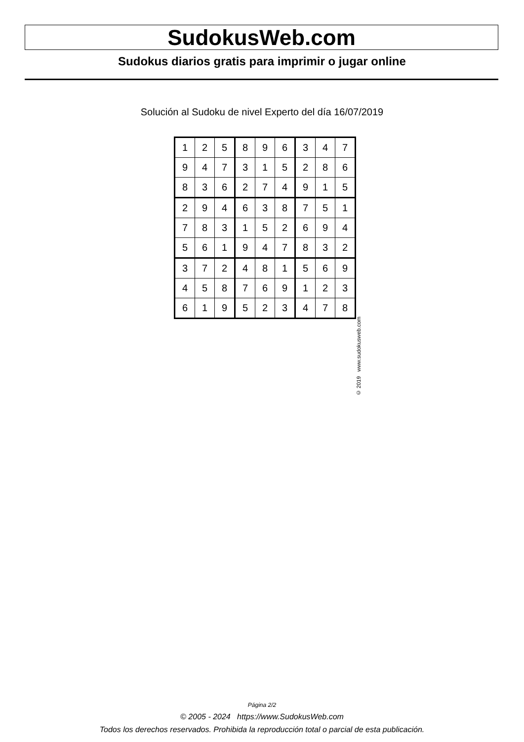SudokusWeb.com
Sudokus diarios gratis para imprimir o jugar online
Solución al Sudoku de nivel Experto del día 16/07/2019
| 1 | 2 | 5 | 8 | 9 | 6 | 3 | 4 | 7 |
| 9 | 4 | 7 | 3 | 1 | 5 | 2 | 8 | 6 |
| 8 | 3 | 6 | 2 | 7 | 4 | 9 | 1 | 5 |
| 2 | 9 | 4 | 6 | 3 | 8 | 7 | 5 | 1 |
| 7 | 8 | 3 | 1 | 5 | 2 | 6 | 9 | 4 |
| 5 | 6 | 1 | 9 | 4 | 7 | 8 | 3 | 2 |
| 3 | 7 | 2 | 4 | 8 | 1 | 5 | 6 | 9 |
| 4 | 5 | 8 | 7 | 6 | 9 | 1 | 2 | 3 |
| 6 | 1 | 9 | 5 | 2 | 3 | 4 | 7 | 8 |
© 2019 www.sudokusweb.com
Página 2/2
© 2005 - 2024 https://www.SudokusWeb.com
Todos los derechos reservados. Prohibida la reproducción total o parcial de esta publicación.